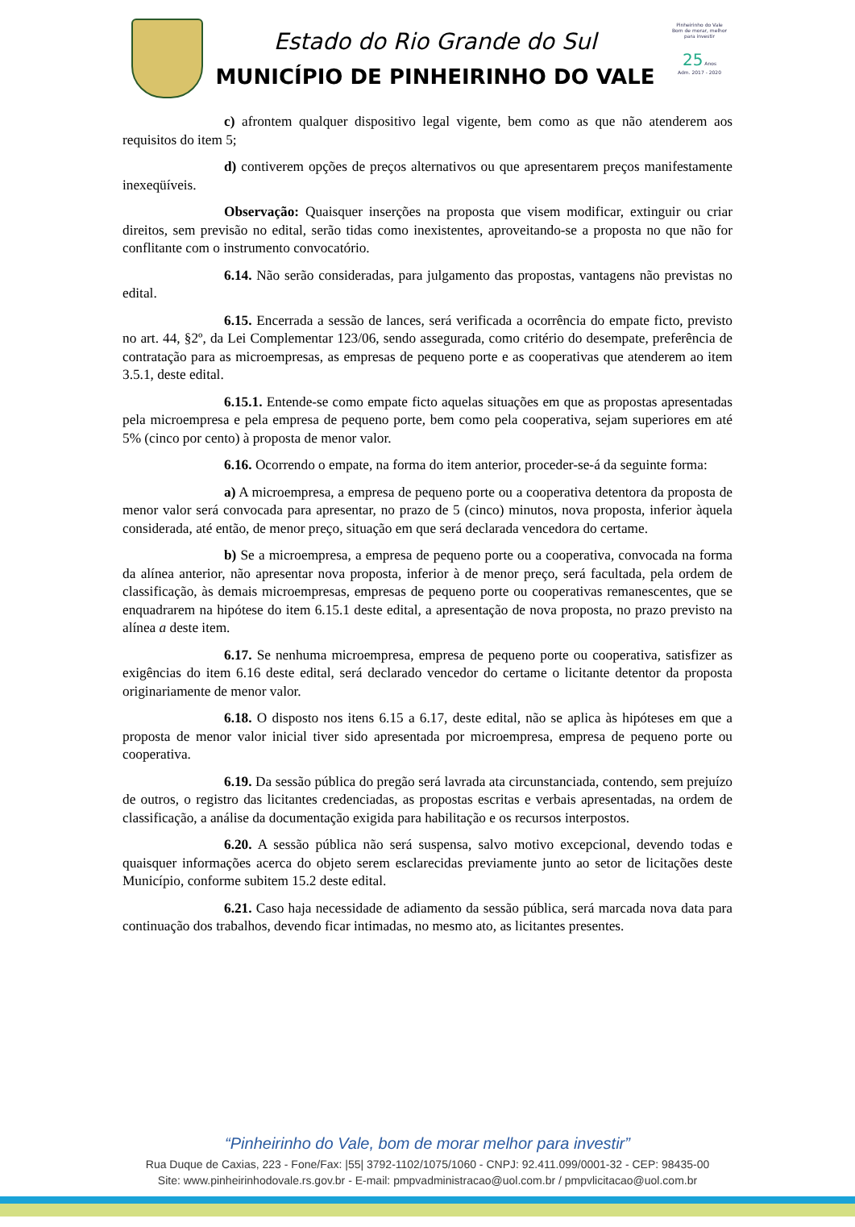Estado do Rio Grande do Sul
MUNICÍPIO DE PINHEIRINHO DO VALE
Pinheirinho do Vale
Bom de morar, melhor para investir
25 Anos
Adm. 2017 - 2020
c) afrontem qualquer dispositivo legal vigente, bem como as que não atenderem aos requisitos do item 5;
d) contiverem opções de preços alternativos ou que apresentarem preços manifestamente inexeqüíveis.
Observação: Quaisquer inserções na proposta que visem modificar, extinguir ou criar direitos, sem previsão no edital, serão tidas como inexistentes, aproveitando-se a proposta no que não for conflitante com o instrumento convocatório.
6.14. Não serão consideradas, para julgamento das propostas, vantagens não previstas no edital.
6.15. Encerrada a sessão de lances, será verificada a ocorrência do empate ficto, previsto no art. 44, §2º, da Lei Complementar 123/06, sendo assegurada, como critério do desempate, preferência de contratação para as microempresas, as empresas de pequeno porte e as cooperativas que atenderem ao item 3.5.1, deste edital.
6.15.1. Entende-se como empate ficto aquelas situações em que as propostas apresentadas pela microempresa e pela empresa de pequeno porte, bem como pela cooperativa, sejam superiores em até 5% (cinco por cento) à proposta de menor valor.
6.16. Ocorrendo o empate, na forma do item anterior, proceder-se-á da seguinte forma:
a) A microempresa, a empresa de pequeno porte ou a cooperativa detentora da proposta de menor valor será convocada para apresentar, no prazo de 5 (cinco) minutos, nova proposta, inferior àquela considerada, até então, de menor preço, situação em que será declarada vencedora do certame.
b) Se a microempresa, a empresa de pequeno porte ou a cooperativa, convocada na forma da alínea anterior, não apresentar nova proposta, inferior à de menor preço, será facultada, pela ordem de classificação, às demais microempresas, empresas de pequeno porte ou cooperativas remanescentes, que se enquadrarem na hipótese do item 6.15.1 deste edital, a apresentação de nova proposta, no prazo previsto na alínea a deste item.
6.17. Se nenhuma microempresa, empresa de pequeno porte ou cooperativa, satisfizer as exigências do item 6.16 deste edital, será declarado vencedor do certame o licitante detentor da proposta originariamente de menor valor.
6.18. O disposto nos itens 6.15 a 6.17, deste edital, não se aplica às hipóteses em que a proposta de menor valor inicial tiver sido apresentada por microempresa, empresa de pequeno porte ou cooperativa.
6.19. Da sessão pública do pregão será lavrada ata circunstanciada, contendo, sem prejuízo de outros, o registro das licitantes credenciadas, as propostas escritas e verbais apresentadas, na ordem de classificação, a análise da documentação exigida para habilitação e os recursos interpostos.
6.20. A sessão pública não será suspensa, salvo motivo excepcional, devendo todas e quaisquer informações acerca do objeto serem esclarecidas previamente junto ao setor de licitações deste Município, conforme subitem 15.2 deste edital.
6.21. Caso haja necessidade de adiamento da sessão pública, será marcada nova data para continuação dos trabalhos, devendo ficar intimadas, no mesmo ato, as licitantes presentes.
“Pinheirinho do Vale, bom de morar melhor para investir”
Rua Duque de Caxias, 223 - Fone/Fax: |55| 3792-1102/1075/1060 - CNPJ: 92.411.099/0001-32 - CEP: 98435-00
Site: www.pinheirinhodovale.rs.gov.br - E-mail: pmpvadministracao@uol.com.br / pmpvlicitacao@uol.com.br